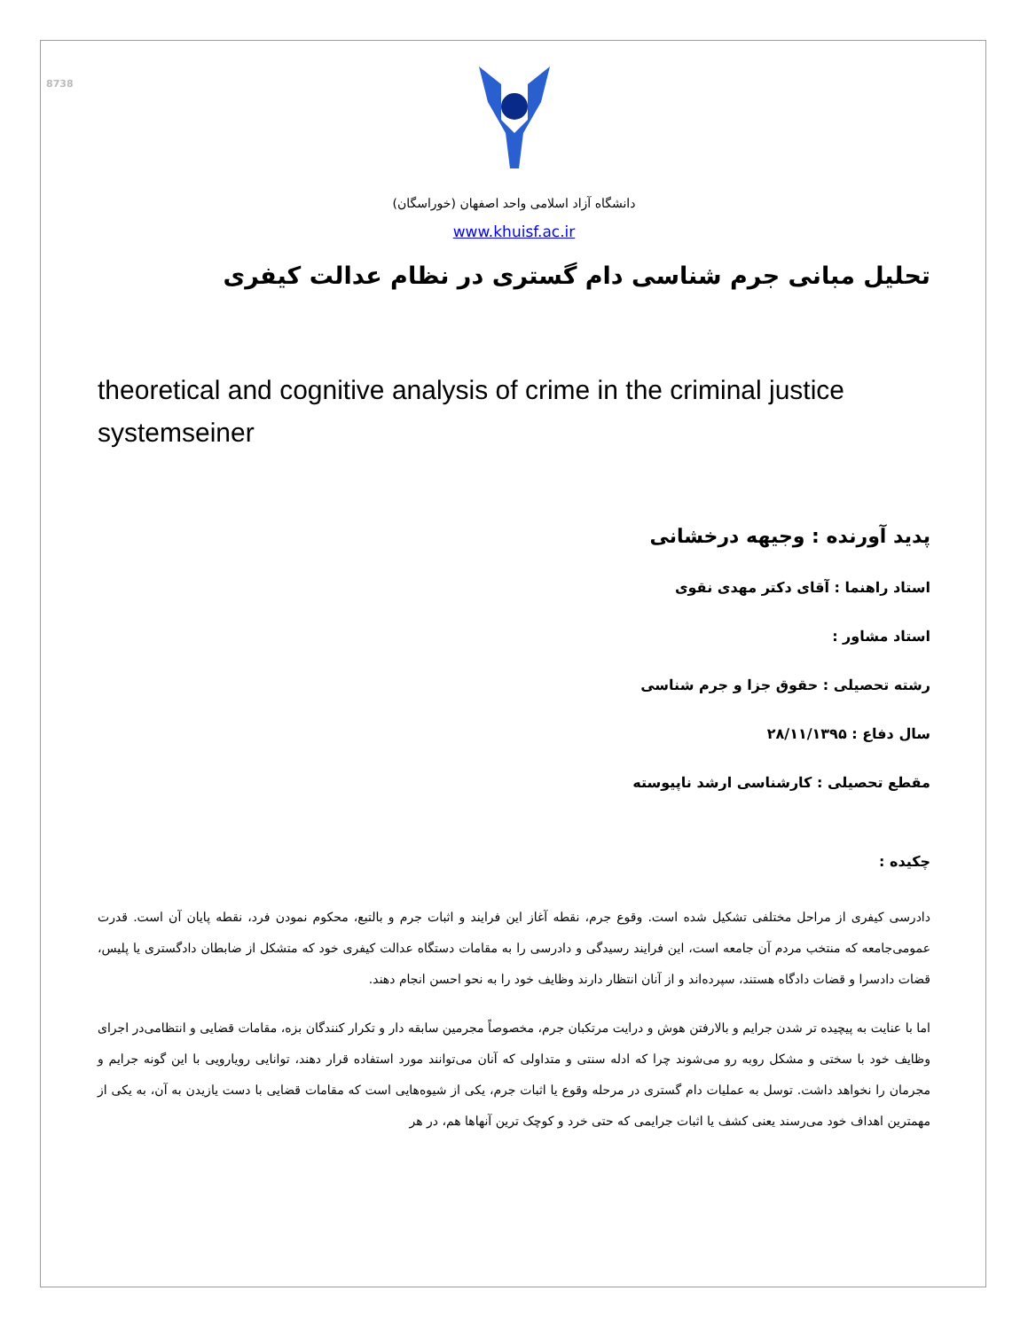8738
دانشگاه آزاد اسلامی واحد اصفهان (خوراسگان)
www.khuisf.ac.ir
تحلیل مبانی جرم شناسی دام گستری در نظام عدالت کیفری
theoretical and cognitive analysis of crime in the criminal justice systemseiner
پدید آورنده : وجیهه درخشانی
استاد راهنما : آقای دکتر مهدی نقوی
استاد مشاور :
رشته تحصیلی : حقوق جزا و جرم شناسی
سال دفاع : ۲۸/۱۱/۱۳۹۵
مقطع تحصیلی : کارشناسی ارشد ناپیوسته
چکیده :
دادرسی کیفری از مراحل مختلفی تشکیل شده است. وقوع جرم، نقطه آغاز این فرایند و اثبات جرم و بالتبع، محکوم نمودن فرد، نقطه پایان آن است. قدرت عمومی‌جامعه که منتخب مردم آن جامعه است، این فرایند رسیدگی و دادرسی را به مقامات دستگاه عدالت کیفری خود که متشکل از ضابطان دادگستری یا پلیس، قضات دادسرا و قضات دادگاه هستند، سپرده‌اند و از آنان انتظار دارند وظایف خود را به نحو احسن انجام دهند.
اما با عنایت به پیچیده تر شدن جرایم و بالارفتن هوش و درایت مرتکبان جرم، مخصوصاً مجرمین سابقه دار و تکرار کنندگان بزه، مقامات قضایی و انتظامی‌در اجرای وظایف خود با سختی و مشکل روبه رو می‌شوند چرا که ادله سنتی و متداولی که آنان می‌توانند مورد استفاده قرار دهند، توانایی رویارویی با این گونه جرایم و مجرمان را نخواهد داشت. توسل به عملیات دام گستری در مرحله وقوع یا اثبات جرم، یکی از شیوه‌هایی است که مقامات قضایی با دست یازیدن به آن، به یکی از مهمترین اهداف خود می‌رسند یعنی کشف یا اثبات جرایمی که حتی خرد و کوچک ترین آنهاها هم، در هر